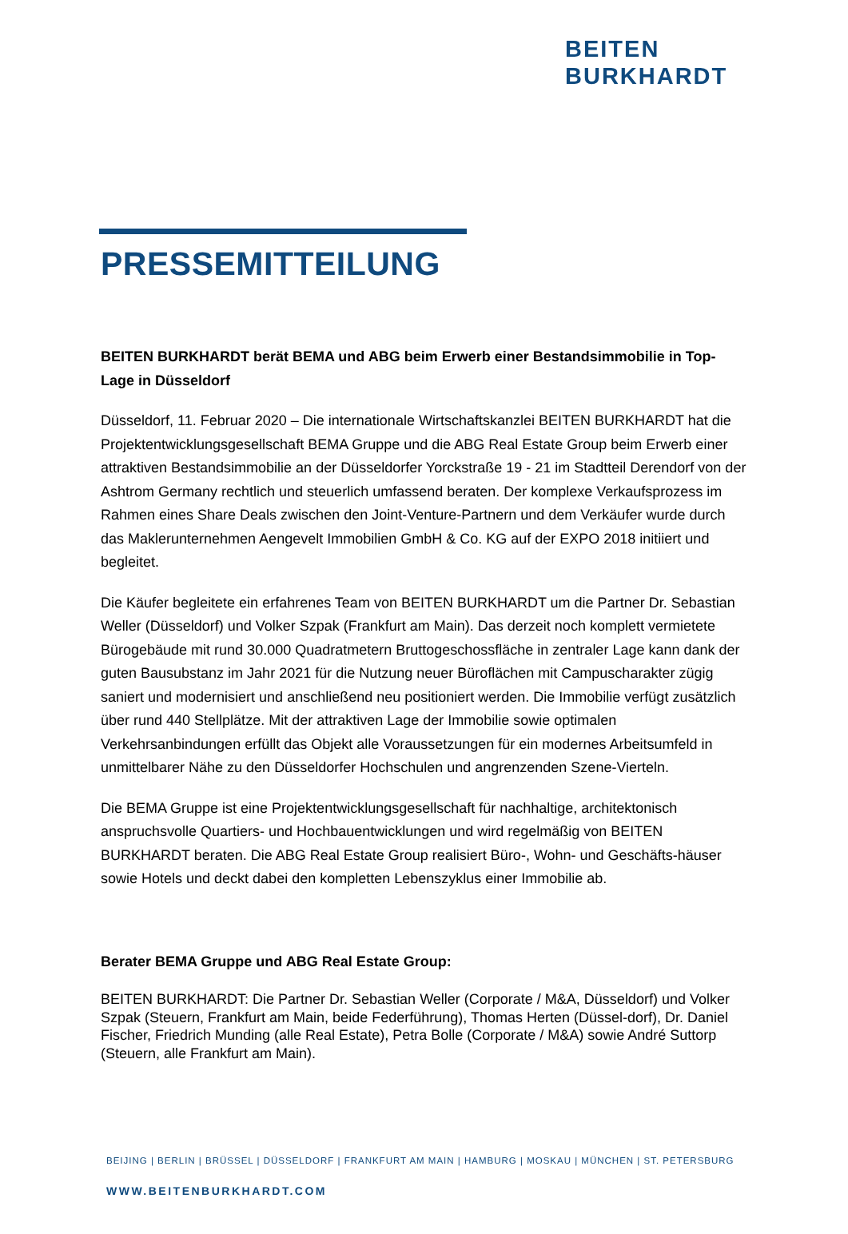BEITEN
BURKHARDT
PRESSEMITTEILUNG
BEITEN BURKHARDT berät BEMA und ABG beim Erwerb einer Bestandsimmobilie in Top-Lage in Düsseldorf
Düsseldorf, 11. Februar 2020 – Die internationale Wirtschaftskanzlei BEITEN BURKHARDT hat die Projektentwicklungsgesellschaft BEMA Gruppe und die ABG Real Estate Group beim Erwerb einer attraktiven Bestandsimmobilie an der Düsseldorfer Yorckstraße 19 - 21 im Stadtteil Derendorf von der Ashtrom Germany rechtlich und steuerlich umfassend beraten. Der komplexe Verkaufsprozess im Rahmen eines Share Deals zwischen den Joint-Venture-Partnern und dem Verkäufer wurde durch das Maklerunternehmen Aengevelt Immobilien GmbH & Co. KG auf der EXPO 2018 initiiert und begleitet.
Die Käufer begleitete ein erfahrenes Team von BEITEN BURKHARDT um die Partner Dr. Sebastian Weller (Düsseldorf) und Volker Szpak (Frankfurt am Main). Das derzeit noch komplett vermietete Bürogebäude mit rund 30.000 Quadratmetern Bruttogeschossfläche in zentraler Lage kann dank der guten Bausubstanz im Jahr 2021 für die Nutzung neuer Büroflächen mit Campuscharakter zügig saniert und modernisiert und anschließend neu positioniert werden. Die Immobilie verfügt zusätzlich über rund 440 Stellplätze. Mit der attraktiven Lage der Immobilie sowie optimalen Verkehrsanbindungen erfüllt das Objekt alle Voraussetzungen für ein modernes Arbeitsumfeld in unmittelbarer Nähe zu den Düsseldorfer Hochschulen und angrenzenden Szene-Vierteln.
Die BEMA Gruppe ist eine Projektentwicklungsgesellschaft für nachhaltige, architektonisch anspruchsvolle Quartiers- und Hochbauentwicklungen und wird regelmäßig von BEITEN BURKHARDT beraten. Die ABG Real Estate Group realisiert Büro-, Wohn- und Geschäfts-häuser sowie Hotels und deckt dabei den kompletten Lebenszyklus einer Immobilie ab.
Berater BEMA Gruppe und ABG Real Estate Group:
BEITEN BURKHARDT: Die Partner Dr. Sebastian Weller (Corporate / M&A, Düsseldorf) und Volker Szpak (Steuern, Frankfurt am Main, beide Federführung), Thomas Herten (Düssel-dorf), Dr. Daniel Fischer, Friedrich Munding (alle Real Estate), Petra Bolle (Corporate / M&A) sowie André Suttorp (Steuern, alle Frankfurt am Main).
BEIJING | BERLIN | BRÜSSEL | DÜSSELDORF | FRANKFURT AM MAIN | HAMBURG | MOSKAU | MÜNCHEN | ST. PETERSBURG
WWW.BEITENBURKHARDT.COM